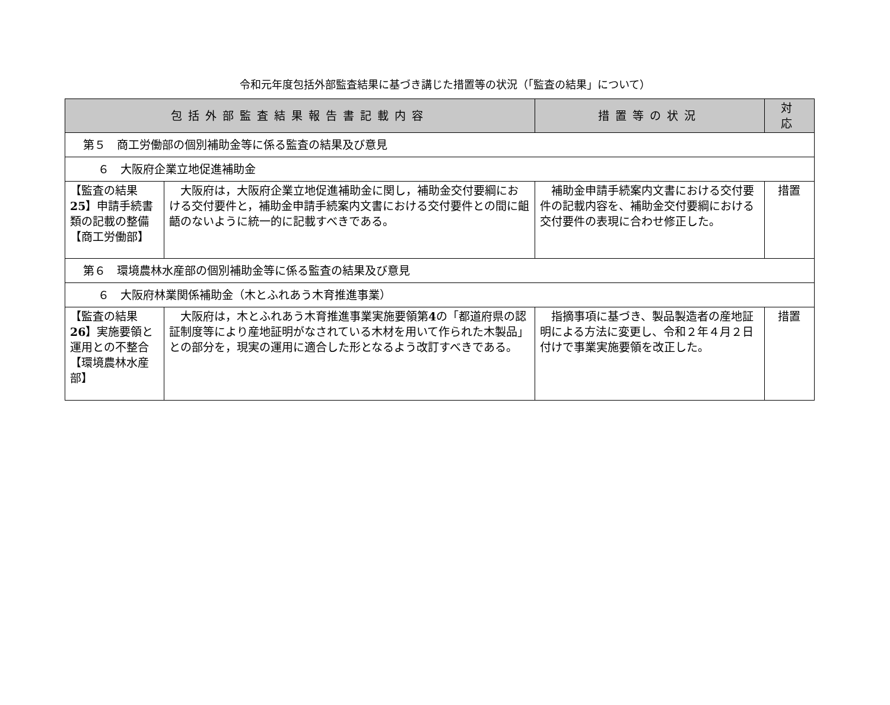令和元年度包括外部監査結果に基づき講じた措置等の状況（「監査の結果」について）
| 包括外部監査結果報告書記載内容 | | 措置等の状況 | 対 応 |
| --- | --- | --- | --- |
| 第５ 商工労働部の個別補助金等に係る監査の結果及び意見 | | | |
| ６ 大阪府企業立地促進補助金 | | | |
| 【監査の結果 25 】申請手続書類の記載の整備 【商工労働部】 | 大阪府は，大阪府企業立地促進補助金に関し，補助金交付要綱における交付要件と，補助金申請手続案内文書における交付要件との間に齟齬のないように統一的に記載すべきである。 | 補助金申請手続案内文書における交付要件の記載内容を、補助金交付要綱における交付要件の表現に合わせ修正した。 | 措置 |
| 第６ 環境農林水産部の個別補助金等に係る監査の結果及び意見 | | | |
| ６ 大阪府林業関係補助金（木とふれあう木育推進事業） | | | |
| 【監査の結果 26 】実施要領と運用との不整合 【環境農林水産部】 | 大阪府は，木とふれあう木育推進事業実施要領第 4 の「都道府県の認証制度等により産地証明がなされている木材を用いて作られた木製品」との部分を，現実の運用に適合した形となるよう改訂すべきである。 | 指摘事項に基づき、製品製造者の産地証明による方法に変更し、令和２年４月２日付けで事業実施要領を改正した。 | 措置 |